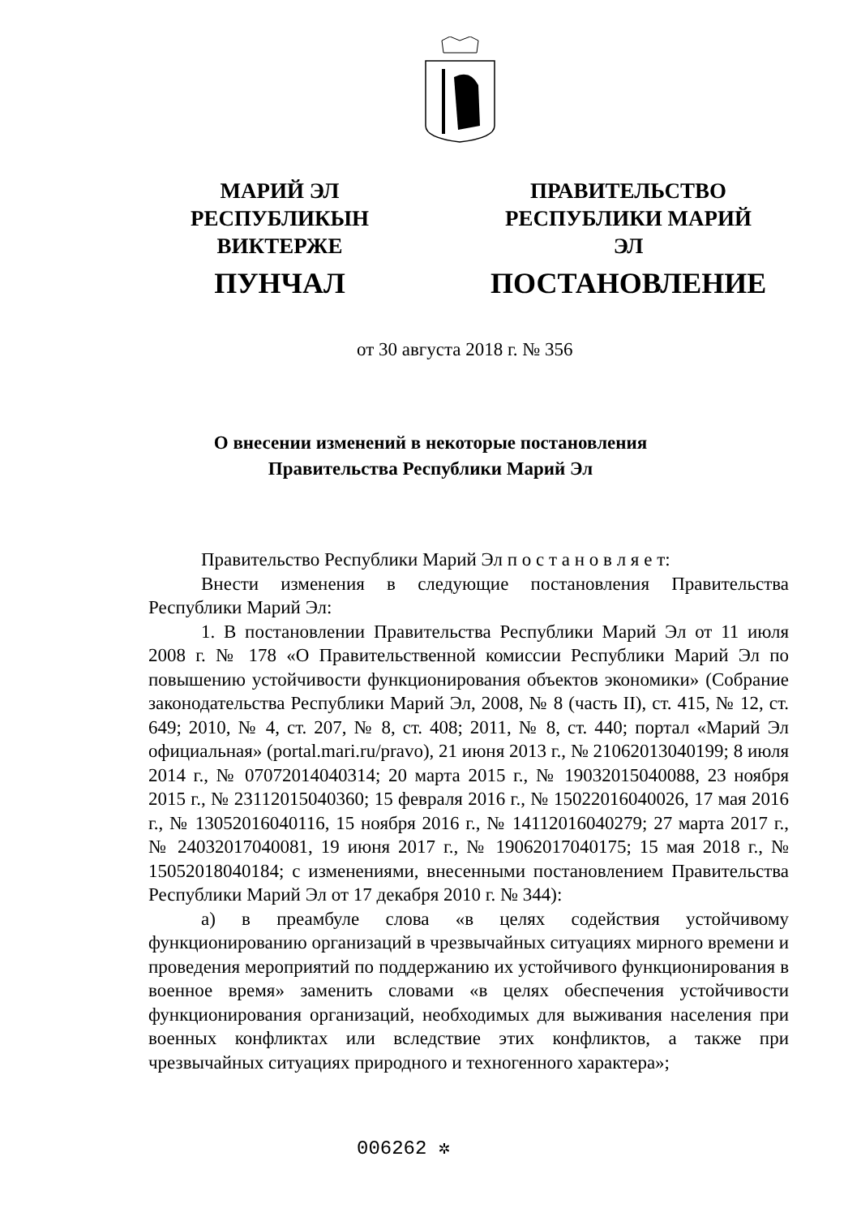МАРИЙ ЭЛ РЕСПУБЛИКЫН
ВИКТЕРЖЕ
ПУНЧАЛ
ПРАВИТЕЛЬСТВО
РЕСПУБЛИКИ МАРИЙ ЭЛ
ПОСТАНОВЛЕНИЕ
от 30 августа 2018 г. № 356
О внесении изменений в некоторые постановления
Правительства Республики Марий Эл
Правительство Республики Марий Эл п о с т а н о в л я е т:
Внести изменения в следующие постановления Правительства Республики Марий Эл:
1. В постановлении Правительства Республики Марий Эл от 11 июля 2008 г. № 178 «О Правительственной комиссии Республики Марий Эл по повышению устойчивости функционирования объектов экономики» (Собрание законодательства Республики Марий Эл, 2008, № 8 (часть II), ст. 415, № 12, ст. 649; 2010, № 4, ст. 207, № 8, ст. 408; 2011, № 8, ст. 440; портал «Марий Эл официальная» (portal.mari.ru/pravo), 21 июня 2013 г., № 21062013040199; 8 июля 2014 г., № 07072014040314; 20 марта 2015 г., № 19032015040088, 23 ноября 2015 г., № 23112015040360; 15 февраля 2016 г., № 15022016040026, 17 мая 2016 г., № 13052016040116, 15 ноября 2016 г., № 14112016040279; 27 марта 2017 г., № 24032017040081, 19 июня 2017 г., № 19062017040175; 15 мая 2018 г., № 15052018040184; с изменениями, внесенными постановлением Правительства Республики Марий Эл от 17 декабря 2010 г. № 344):
а) в преамбуле слова «в целях содействия устойчивому функционированию организаций в чрезвычайных ситуациях мирного времени и проведения мероприятий по поддержанию их устойчивого функционирования в военное время» заменить словами «в целях обеспечения устойчивости функционирования организаций, необходимых для выживания населения при военных конфликтах или вследствие этих конфликтов, а также при чрезвычайных ситуациях природного и техногенного характера»;
006262 ✲